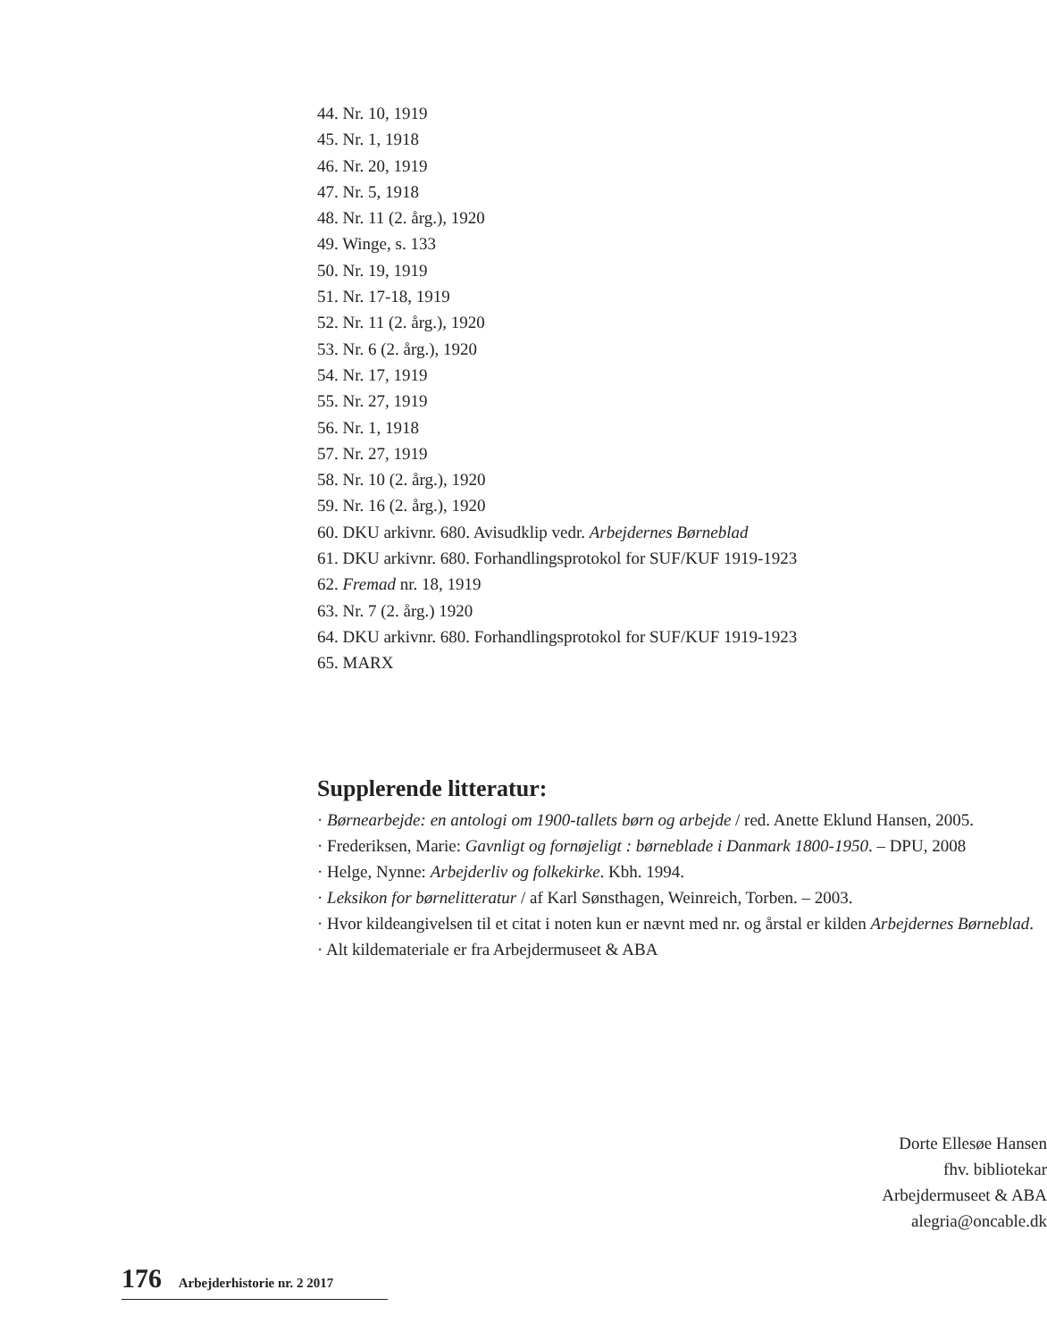44. Nr. 10, 1919
45. Nr. 1, 1918
46. Nr. 20, 1919
47. Nr. 5, 1918
48. Nr. 11 (2. årg.), 1920
49. Winge, s. 133
50. Nr. 19, 1919
51. Nr. 17-18, 1919
52. Nr. 11 (2. årg.), 1920
53. Nr. 6 (2. årg.), 1920
54. Nr. 17, 1919
55. Nr. 27, 1919
56. Nr. 1, 1918
57. Nr. 27, 1919
58. Nr. 10 (2. årg.), 1920
59. Nr. 16 (2. årg.), 1920
60. DKU arkivnr. 680. Avisudklip vedr. Arbejdernes Børneblad
61. DKU arkivnr. 680. Forhandlingsprotokol for SUF/KUF 1919-1923
62. Fremad nr. 18, 1919
63. Nr. 7 (2. årg.) 1920
64. DKU arkivnr. 680. Forhandlingsprotokol for SUF/KUF 1919-1923
65. MARX
Supplerende litteratur:
· Børnearbejde: en antologi om 1900-tallets børn og arbejde / red. Anette Eklund Hansen, 2005.
· Frederiksen, Marie: Gavnligt og fornøjeligt : børneblade i Danmark 1800-1950. – DPU, 2008
· Helge, Nynne: Arbejderliv og folkekirke. Kbh. 1994.
· Leksikon for børnelitteratur / af Karl Sønsthagen, Weinreich, Torben. – 2003.
· Hvor kildeangivelsen til et citat i noten kun er nævnt med nr. og årstal er kilden Arbejdernes Børneblad.
· Alt kildemateriale er fra Arbejdermuseet & ABA
Dorte Ellesøe Hansen
fhv. bibliotekar
Arbejdermuseet & ABA
alegria@oncable.dk
176 Arbejderhistorie nr. 2 2017